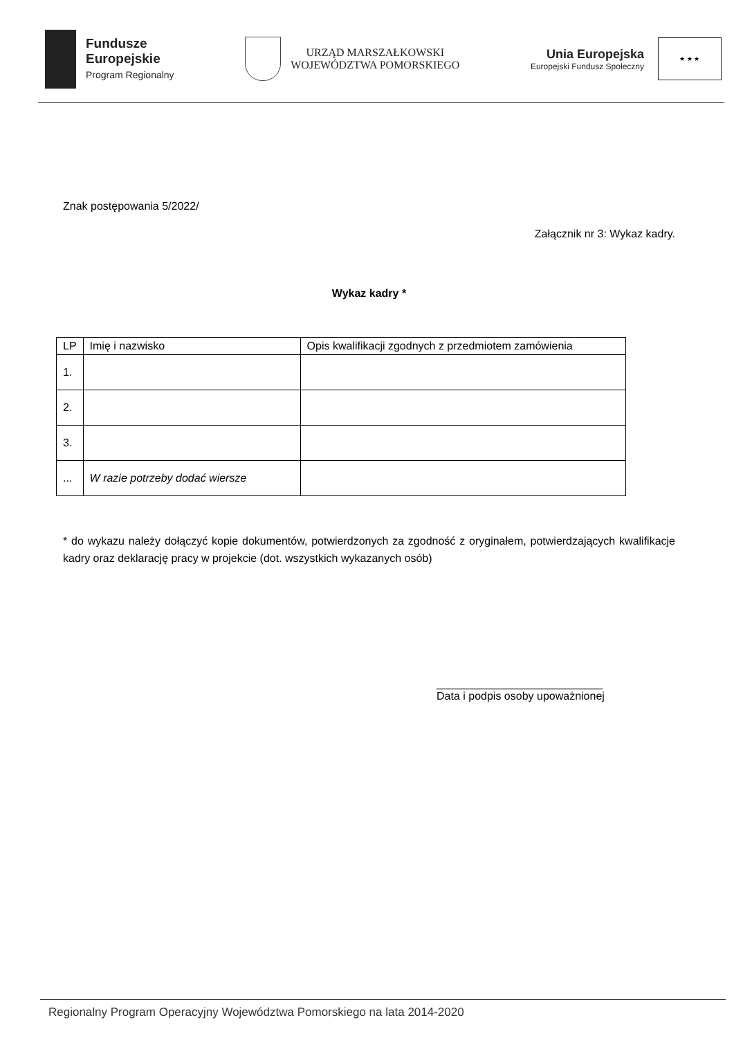Fundusze
Europejskie
Program Regionalny
URZĄD MARSZAŁKOWSKI
WOJEWÓDZTWA POMORSKIEGO
Unia Europejska
Europejski Fundusz Społeczny
★ ★ ★
Znak postępowania 5/2022/
Załącznik nr 3: Wykaz kadry.
Wykaz kadry *
| LP | Imię i nazwisko | Opis kwalifikacji zgodnych z przedmiotem zamówienia |
| --- | --- | --- |
| 1. | | |
| 2. | | |
| 3. | | |
| ... | W razie potrzeby dodać wiersze | |
* do wykazu należy dołączyć kopie dokumentów, potwierdzonych za zgodność z oryginałem, potwierdzających kwalifikacje kadry oraz deklarację pracy w projekcie (dot. wszystkich wykazanych osób)
___________________________
Data i podpis osoby upoważnionej
Regionalny Program Operacyjny Województwa Pomorskiego na lata 2014-2020